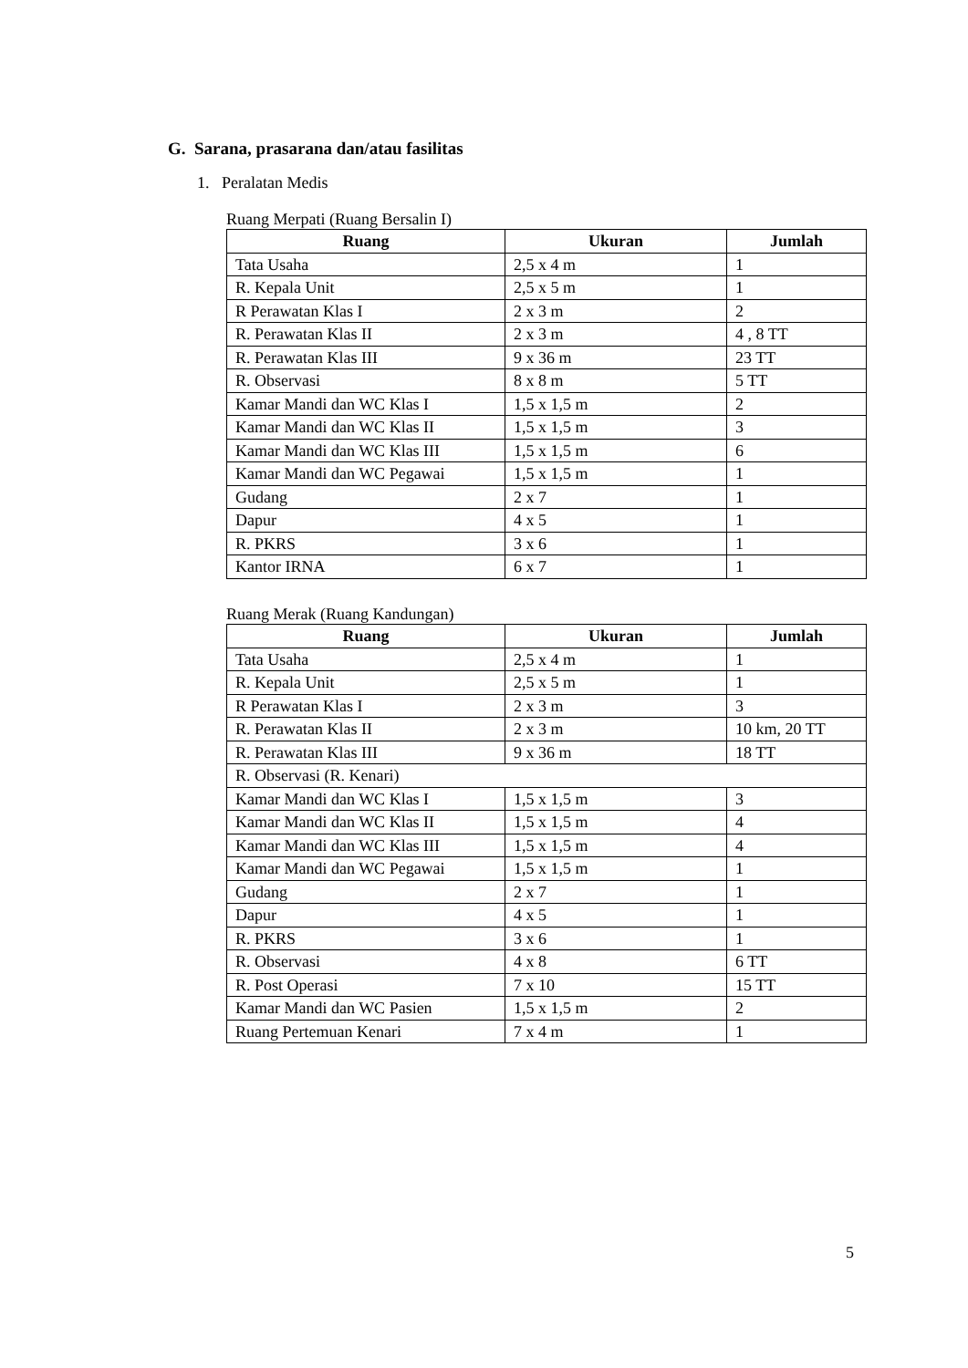G. Sarana, prasarana dan/atau fasilitas
1. Peralatan Medis
Ruang Merpati (Ruang Bersalin I)
| Ruang | Ukuran | Jumlah |
| --- | --- | --- |
| Tata Usaha | 2,5 x 4 m | 1 |
| R. Kepala Unit | 2,5 x 5 m | 1 |
| R Perawatan Klas I | 2 x 3 m | 2 |
| R. Perawatan Klas II | 2 x 3 m | 4 , 8 TT |
| R. Perawatan Klas III | 9 x 36 m | 23 TT |
| R. Observasi | 8 x 8 m | 5 TT |
| Kamar Mandi dan WC Klas I | 1,5 x 1,5 m | 2 |
| Kamar Mandi dan WC Klas II | 1,5 x 1,5 m | 3 |
| Kamar Mandi dan WC Klas III | 1,5 x 1,5 m | 6 |
| Kamar Mandi dan WC Pegawai | 1,5 x 1,5 m | 1 |
| Gudang | 2 x 7 | 1 |
| Dapur | 4 x 5 | 1 |
| R. PKRS | 3 x 6 | 1 |
| Kantor IRNA | 6 x 7 | 1 |
Ruang Merak (Ruang Kandungan)
| Ruang | Ukuran | Jumlah |
| --- | --- | --- |
| Tata Usaha | 2,5 x 4 m | 1 |
| R. Kepala Unit | 2,5 x 5 m | 1 |
| R Perawatan Klas I | 2 x 3 m | 3 |
| R. Perawatan Klas II | 2 x 3 m | 10 km, 20 TT |
| R. Perawatan Klas III | 9 x 36 m | 18 TT |
| R. Observasi (R. Kenari) | | |
| Kamar Mandi dan WC Klas I | 1,5 x 1,5 m | 3 |
| Kamar Mandi dan WC Klas II | 1,5 x 1,5 m | 4 |
| Kamar Mandi dan WC Klas III | 1,5 x 1,5 m | 4 |
| Kamar Mandi dan WC Pegawai | 1,5 x 1,5 m | 1 |
| Gudang | 2 x 7 | 1 |
| Dapur | 4 x 5 | 1 |
| R. PKRS | 3 x 6 | 1 |
| R. Observasi | 4 x 8 | 6 TT |
| R. Post Operasi | 7 x 10 | 15 TT |
| Kamar Mandi dan WC Pasien | 1,5 x 1,5 m | 2 |
| Ruang Pertemuan Kenari | 7 x 4 m | 1 |
5